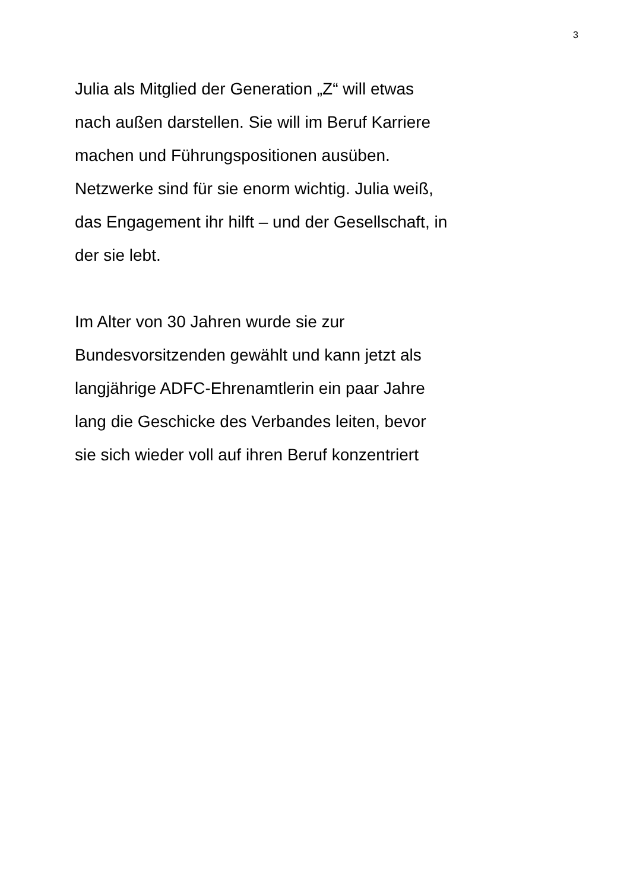3
Julia als Mitglied der Generation „Z“ will etwas
nach außen darstellen. Sie will im Beruf Karriere
machen und Führungspositionen ausüben.
Netzwerke sind für sie enorm wichtig. Julia weiß,
das Engagement ihr hilft – und der Gesellschaft, in
der sie lebt.
Im Alter von 30 Jahren wurde sie zur
Bundesvorsitzenden gewählt und kann jetzt als
langjährige ADFC-Ehrenamtlerin ein paar Jahre
lang die Geschicke des Verbandes leiten, bevor
sie sich wieder voll auf ihren Beruf konzentriert